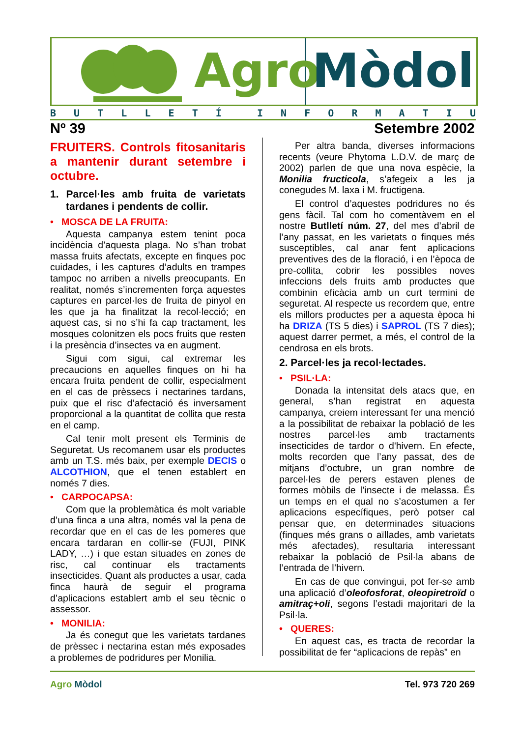Agro Mòdol
BUTLLETÍ INFORMATIU
Nº 39 Setembre 2002
FRUITERS. Controls fitosanitaris a mantenir durant setembre i octubre.
1. Parcel·les amb fruita de varietats tardanes i pendents de collir.
• MOSCA DE LA FRUITA:
Aquesta campanya estem tenint poca incidència d’aquesta plaga. No s’han trobat massa fruits afectats, excepte en finques poc cuidades, i les captures d’adults en trampes tampoc no arriben a nivells preocupants. En realitat, només s’incrementen força aquestes captures en parcel·les de fruita de pinyol en les que ja ha finalitzat la recol·lecció; en aquest cas, si no s’hi fa cap tractament, les mosques colonitzen els pocs fruits que resten i la presència d’insectes va en augment.
Sigui com sigui, cal extremar les precaucions en aquelles finques on hi ha encara fruita pendent de collir, especialment en el cas de prèssecs i nectarines tardans, puix que el risc d’afectació és inversament proporcional a la quantitat de collita que resta en el camp.
Cal tenir molt present els Terminis de Seguretat. Us recomanem usar els productes amb un T.S. més baix, per exemple DECIS o ALCOTHION, que el tenen establert en només 7 dies.
• CARPOCAPSA:
Com que la problemàtica és molt variable d’una finca a una altra, només val la pena de recordar que en el cas de les pomeres que encara tardaran en collir-se (FUJI, PINK LADY, …) i que estan situades en zones de risc, cal continuar els tractaments insecticides. Quant als productes a usar, cada finca haurà de seguir el programa d’aplicacions establert amb el seu tècnic o assessor.
• MONILIA:
Ja és conegut que les varietats tardanes de prèssec i nectarina estan més exposades a problemes de podridures per Monilia.
Per altra banda, diverses informacions recents (veure Phytoma L.D.V. de març de 2002) parlen de que una nova espècie, la Monilia fructicola, s’afegeix a les ja conegudes M. laxa i M. fructigena.
El control d’aquestes podridures no és gens fàcil. Tal com ho comentàvem en el nostre Butlletí núm. 27, del mes d’abril de l’any passat, en les varietats o finques més susceptibles, cal anar fent aplicacions preventives des de la floració, i en l’època de pre-collita, cobrir les possibles noves infeccions dels fruits amb productes que combinin eficàcia amb un curt termini de seguretat. Al respecte us recordem que, entre els millors productes per a aquesta època hi ha DRIZA (TS 5 dies) i SAPROL (TS 7 dies); aquest darrer permet, a més, el control de la cendrosa en els brots.
2. Parcel·les ja recol·lectades.
• PSIL·LA:
Donada la intensitat dels atacs que, en general, s’han registrat en aquesta campanya, creiem interessant fer una menció a la possibilitat de rebaixar la població de les nostres parcel·les amb tractaments insecticides de tardor o d'hivern. En efecte, molts recorden que l’any passat, des de mitjans d’octubre, un gran nombre de parcel·les de perers estaven plenes de formes mòbils de l’insecte i de melassa. És un temps en el qual no s’acostumen a fer aplicacions específiques, però potser cal pensar que, en determinades situacions (finques més grans o aïllades, amb varietats més afectades), resultaria interessant rebaixar la població de Psil·la abans de l’entrada de l’hivern.
En cas de que convingui, pot fer-se amb una aplicació d’oleofosforat, oleopiretroïd o amitraç+oli, segons l’estadi majoritari de la Psil·la.
• QUERES:
En aquest cas, es tracta de recordar la possibilitat de fer “aplicacions de repàs” en
Agro Mòdol Tel. 973 720 269